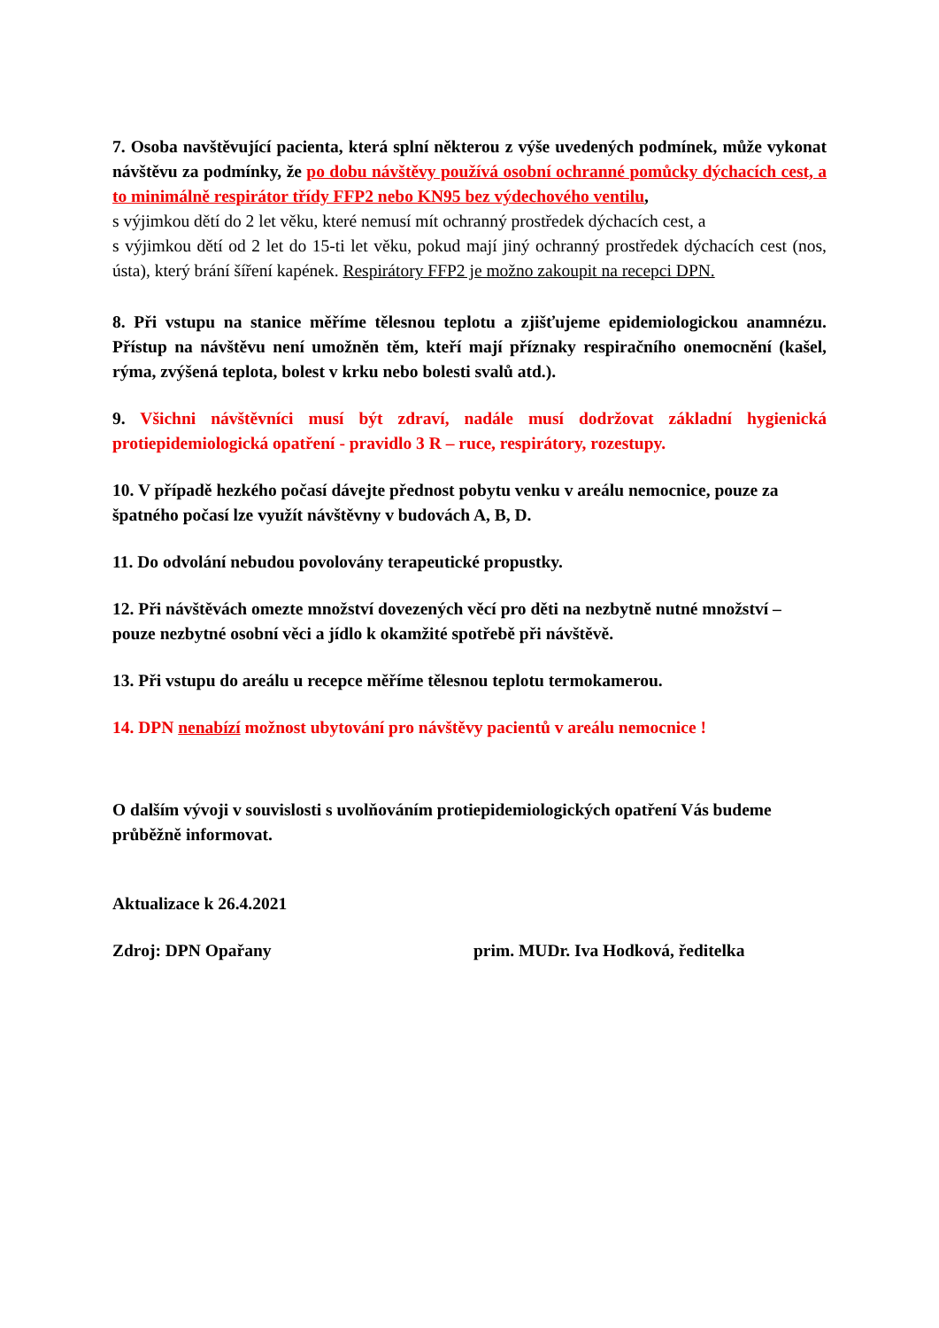7. Osoba navštěvující pacienta, která splní některou z výše uvedených podmínek, může vykonat návštěvu za podmínky, že po dobu návštěvy používá osobní ochranné pomůcky dýchacích cest, a to minimálně respirátor třídy FFP2 nebo KN95 bez výdechového ventilu,
s výjimkou dětí do 2 let věku, které nemusí mít ochranný prostředek dýchacích cest, a
s výjimkou dětí od 2 let do 15-ti let věku, pokud mají jiný ochranný prostředek dýchacích cest (nos, ústa), který brání šíření kapének. Respirátory FFP2 je možno zakoupit na recepci DPN.
8. Při vstupu na stanice měříme tělesnou teplotu a zjišťujeme epidemiologickou anamnézu. Přístup na návštěvu není umožněn těm, kteří mají příznaky respiračního onemocnění (kašel, rýma, zvýšená teplota, bolest v krku nebo bolesti svalů atd.).
9. Všichni návštěvníci musí být zdraví, nadále musí dodržovat základní hygienická protiepidemiologická opatření - pravidlo 3 R – ruce, respirátory, rozestupy.
10. V případě hezkého počasí dávejte přednost pobytu venku v areálu nemocnice, pouze za špatného počasí lze využít návštěvny v budovách A, B, D.
11. Do odvolání nebudou povolovány terapeutické propustky.
12. Při návštěvách omezte množství dovezených věcí pro děti na nezbytně nutné množství – pouze nezbytné osobní věci a jídlo k okamžité spotřebě při návštěvě.
13. Při vstupu do areálu u recepce měříme tělesnou teplotu termokamerou.
14. DPN nenabízí možnost ubytování pro návštěvy pacientů v areálu nemocnice !
O dalším vývoji v souvislosti s uvolňováním protiepidemiologických opatření Vás budeme průběžně informovat.
Aktualizace k 26.4.2021
Zdroj: DPN Opařany prim. MUDr. Iva Hodková, ředitelka